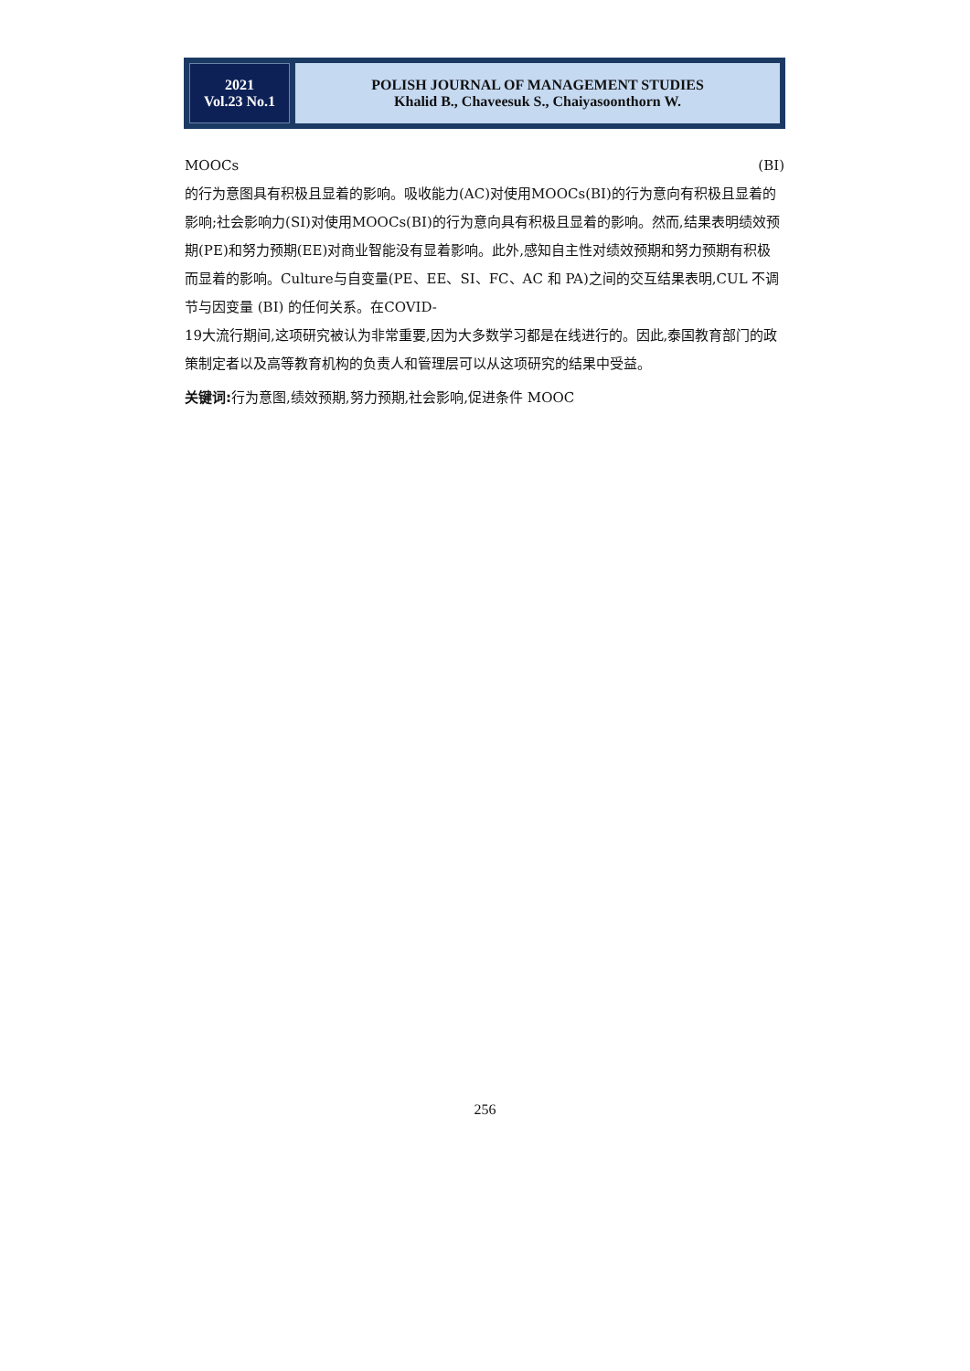2021
Vol.23 No.1
POLISH JOURNAL OF MANAGEMENT STUDIES
Khalid B., Chaveesuk S., Chaiyasoonthorn W.
MOOCs (BI)
的行为意图具有积极且显着的影响。吸收能力(AC)对使用MOOCs(BI)的行为意向有积极且显着的影响;社会影响力(SI)对使用MOOCs(BI)的行为意向具有积极且显着的影响。然而,结果表明绩效预期(PE)和努力预期(EE)对商业智能没有显着影响。此外,感知自主性对绩效预期和努力预期有积极而显着的影响。Culture与自变量(PE、EE、SI、FC、AC 和 PA)之间的交互结果表明,CUL 不调节与因变量 (BI) 的任何关系。在COVID-
19大流行期间,这项研究被认为非常重要,因为大多数学习都是在线进行的。因此,泰国教育部门的政策制定者以及高等教育机构的负责人和管理层可以从这项研究的结果中受益。
关键词: 行为意图,绩效预期,努力预期,社会影响,促进条件 MOOC
256